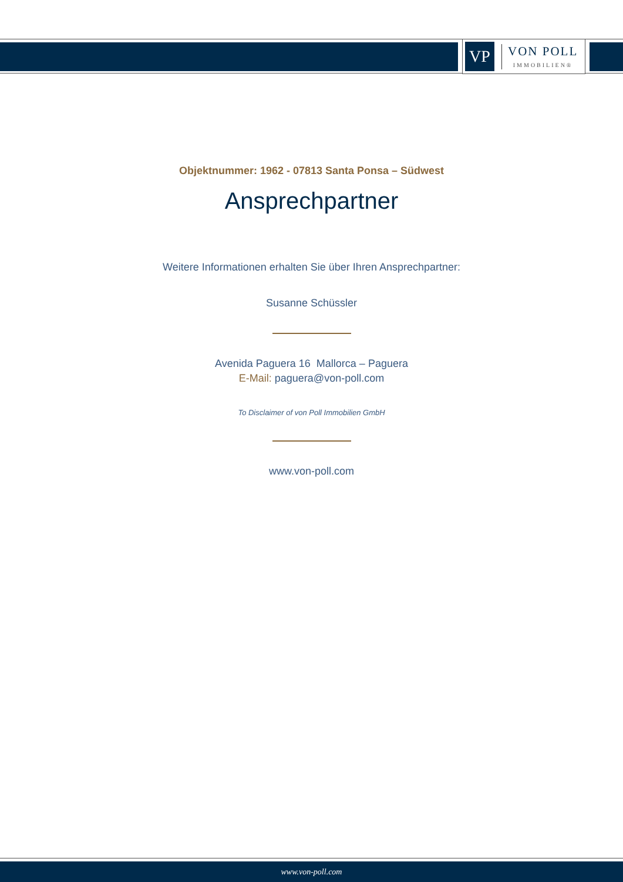VP
VON POLL
IMMOBILIEN®
Objektnummer: 1962 - 07813 Santa Ponsa – Südwest
Ansprechpartner
Weitere Informationen erhalten Sie über Ihren Ansprechpartner:
Susanne Schüssler
Avenida Paguera 16 Mallorca – Paguera
E-Mail: paguera@von-poll.com
To Disclaimer of von Poll Immobilien GmbH
www.von-poll.com
www.von-poll.com